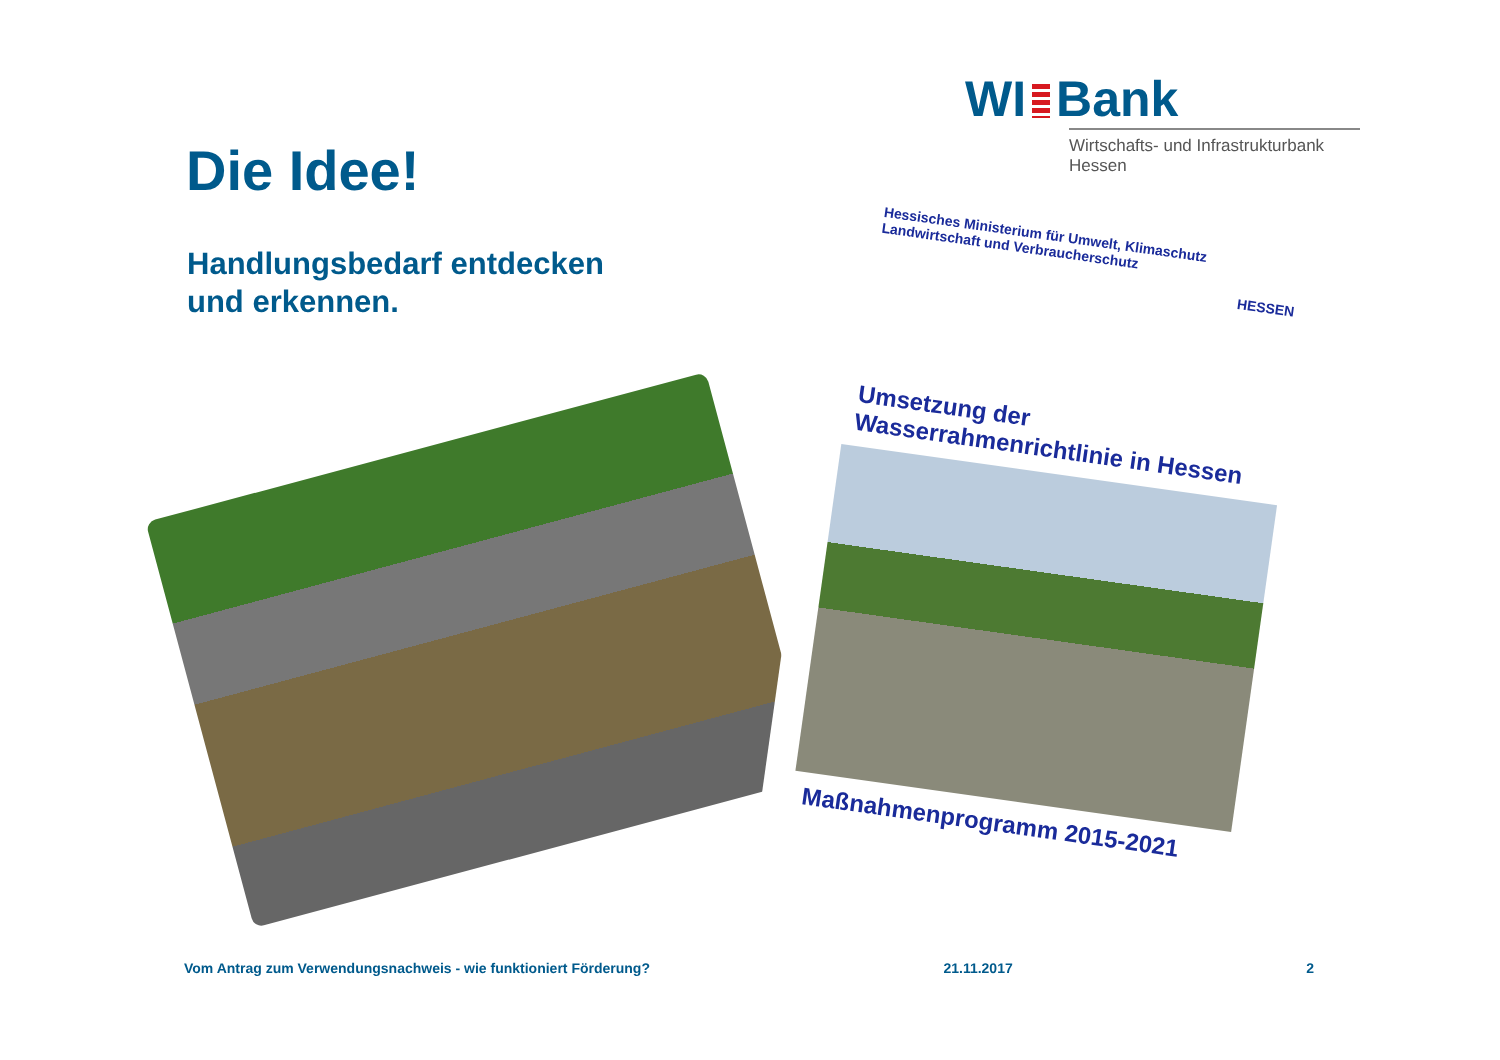WI Bank
Wirtschafts- und Infrastrukturbank Hessen
Die Idee!
Handlungsbedarf entdecken
und erkennen.
Hessisches Ministerium für Umwelt, Klimaschutz Landwirtschaft und Verbraucherschutz
HESSEN
Umsetzung der Wasserrahmenrichtlinie in Hessen
Maßnahmenprogramm 2015-2021
Vom Antrag zum Verwendungsnachweis - wie funktioniert Förderung? 21.11.2017 2